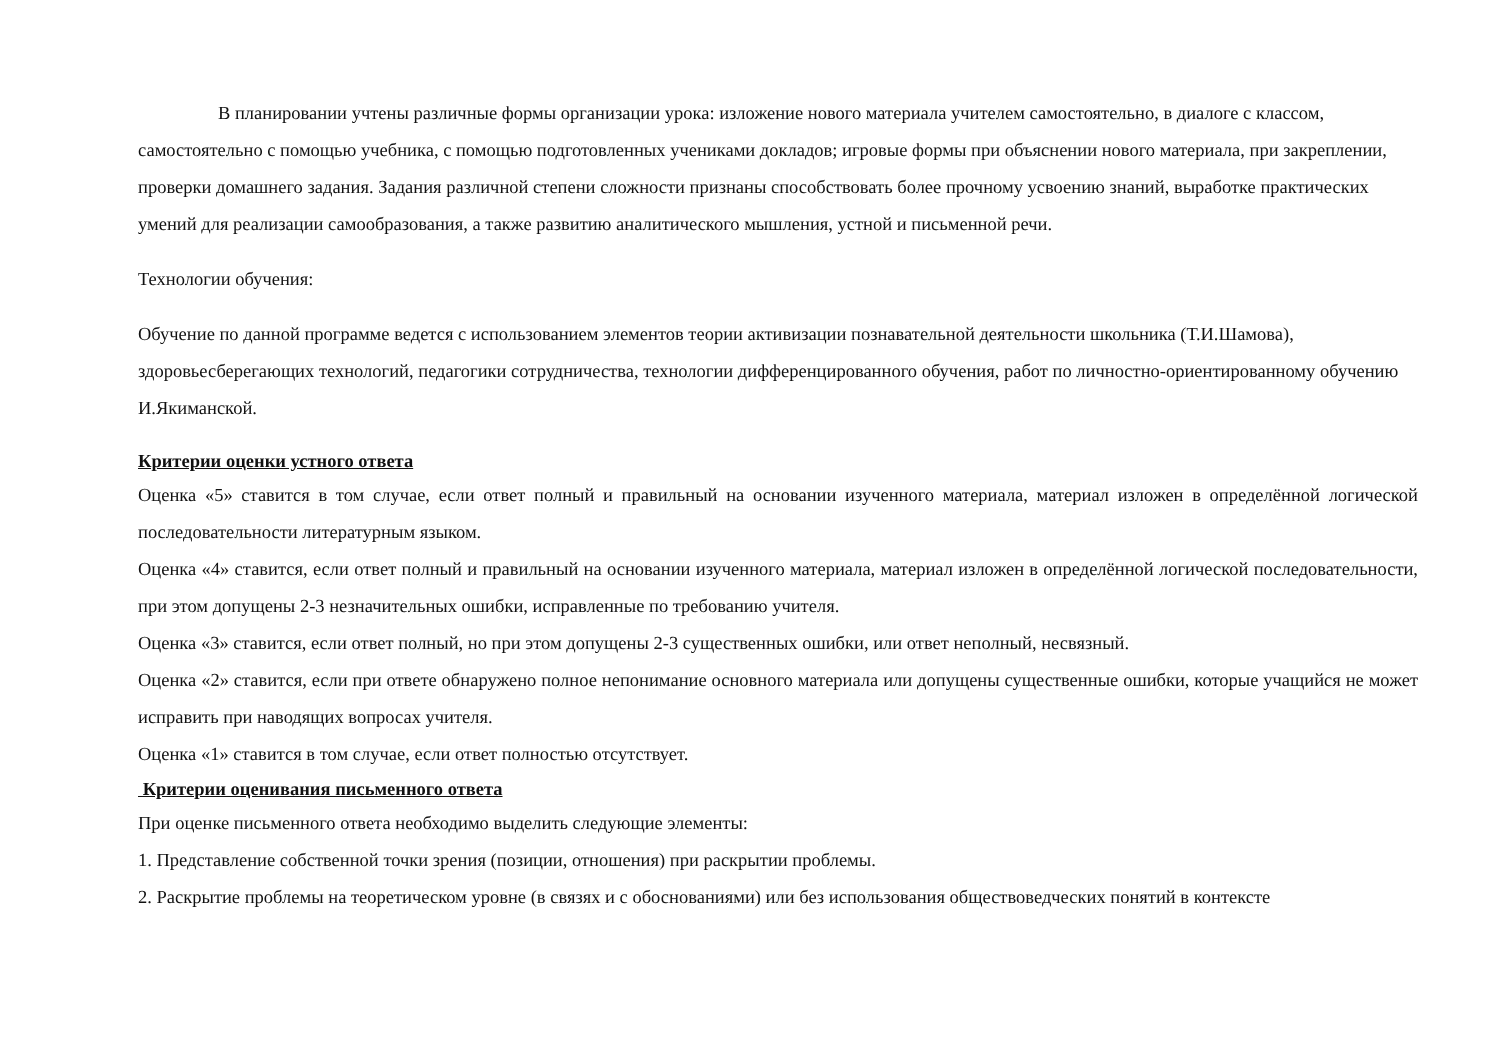В планировании учтены различные формы организации урока: изложение нового материала учителем самостоятельно, в диалоге с классом, самостоятельно с помощью учебника, с помощью подготовленных учениками докладов; игровые формы при объяснении нового материала, при закреплении, проверки домашнего задания. Задания различной степени сложности признаны способствовать более прочному усвоению знаний, выработке практических умений для реализации самообразования, а также развитию аналитического мышления, устной и письменной речи.
Технологии обучения:
Обучение по данной программе ведется с использованием элементов теории активизации познавательной деятельности школьника (Т.И.Шамова), здоровьесберегающих технологий, педагогики сотрудничества, технологии дифференцированного обучения, работ по личностно-ориентированному обучению И.Якиманской.
Критерии оценки устного ответа
Оценка «5» ставится в том случае, если ответ полный и правильный на основании изученного материала, материал изложен в определённой логической последовательности литературным языком.
Оценка «4» ставится, если ответ полный и правильный на основании изученного материала, материал изложен в определённой логической последовательности, при этом допущены 2-3 незначительных ошибки, исправленные по требованию учителя.
Оценка «3» ставится, если ответ полный, но при этом допущены 2-3 существенных ошибки, или ответ неполный, несвязный.
Оценка «2» ставится, если при ответе обнаружено полное непонимание основного материала или допущены существенные ошибки, которые учащийся не может исправить при наводящих вопросах учителя.
Оценка «1» ставится в том случае, если ответ полностью отсутствует.
Критерии оценивания письменного ответа
При оценке письменного ответа необходимо выделить следующие элементы:
1. Представление собственной точки зрения (позиции, отношения) при раскрытии проблемы.
2. Раскрытие проблемы на теоретическом уровне (в связях и с обоснованиями) или без использования обществоведческих понятий в контексте